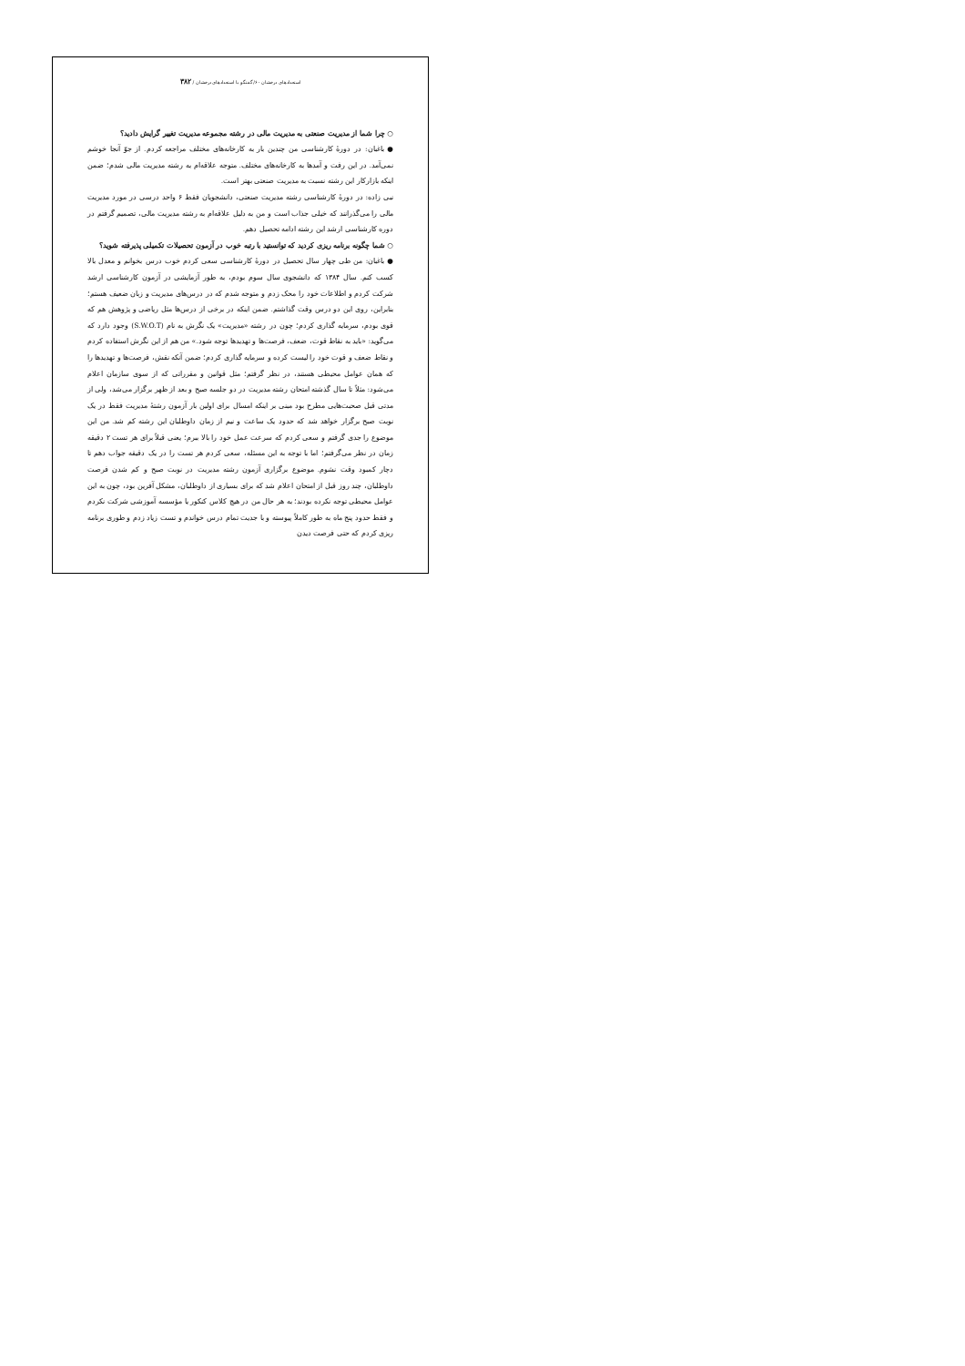استعدادهای درخشان ۶۰/ گفتگو با استعدادهای درخشان / ۳۸۲
○ چرا شما از مدیریت صنعتی به مدیریت مالی در رشته مجموعه مدیریت تغییر گرایش دادید؟
● باغبان: در دورهٔ کارشناسی من چندین بار به کارخانه‌های مختلف مراجعه کردم. از جوّ آنجا خوشم نمی‌آمد. در این رفت و آمدها به کارخانه‌های مختلف. متوجه علاقه‌ام به رشته مدیریت مالی شدم؛ ضمن اینکه بازارکار این رشته نسبت به مدیریت صنعتی بهتر است.
نبی زاده: در دورهٔ کارشناسی رشته مدیریت صنعتی، دانشجویان فقط ۶ واحد درسی در مورد مدیریت مالی را می‌گذرانند که خیلی جذاب است و من به دلیل علاقه‌ام به رشته مدیریت مالی، تصمیم گرفتم در دوره کارشناسی ارشد این رشته ادامه تحصیل دهم.
○ شما چگونه برنامه ریزی کردید که توانستید با رتبه خوب در آزمون تحصیلات تکمیلی پذیرفته شوید؟
● باغبان: من طی چهار سال تحصیل در دورهٔ کارشناسی سعی کردم خوب درس بخوانم و معدل بالا کسب کنم. سال ۱۳۸۴ که دانشجوی سال سوم بودم، به طور آزمایشی در آزمون کارشناسی ارشد شرکت کردم و اطلاعات خود را محک زدم و متوجه شدم که در درس‌های مدیریت و زبان ضعیف هستم؛ بنابراین، روی این دو درس وقت گذاشتم. ضمن اینکه در برخی از درس‌ها مثل ریاضی و پژوهش هم که قوی بودم، سرمایه گذاری کردم؛ چون در رشته «مدیریت» یک نگرش به نام (S.W.O.T) وجود دارد که می‌گوید: «باید به نقاط قوت، ضعف، فرصت‌ها و تهدیدها توجه شود.» من هم از این نگرش استفاده کردم و نقاط ضعف و قوت خود را لیست کرده و سرمایه گذاری کردم؛ ضمن آنکه نقش، فرصت‌ها و تهدیدها را که همان عوامل محیطی هستند، در نظر گرفتم؛ مثل قوانین و مقرراتی که از سوی سازمان اعلام می‌شود: مثلاً تا سال گذشته امتحان رشته مدیریت در دو جلسه صبح و بعد از ظهر برگزار می‌شد، ولی از مدتی قبل صحبت‌هایی مطرح بود مبنی بر اینکه امسال برای اولین بار آزمون رشتهٔ مدیریت فقط در یک نوبت صبح برگزار خواهد شد که حدود یک ساعت و نیم از زمان داوطلبان این رشته کم شد. من این موضوع را جدی گرفتم و سعی کردم که سرعت عمل خود را بالا ببرم؛ یعنی قبلاً برای هر تست ۲ دقیقه زمان در نظر می‌گرفتم؛ اما با توجه به این مسئله، سعی کردم هر تست را در یک دقیقه جواب دهم تا دچار کمبود وقت نشوم. موضوع برگزاری آزمون رشته مدیریت در نوبت صبح و کم شدن فرصت داوطلبان، چند روز قبل از امتحان اعلام شد که برای بسیاری از داوطلبان، مشکل آفرین بود، چون به این عوامل محیطی توجه نکرده بودند؛ به هر حال من در هیچ کلاس کنکور یا مؤسسه آموزشی شرکت نکردم و فقط حدود پنج ماه به طور کاملاً پیوسته و با جدیت تمام درس خواندم و تست زیاد زدم و طوری برنامه ریزی کردم که حتی فرصت دیدن